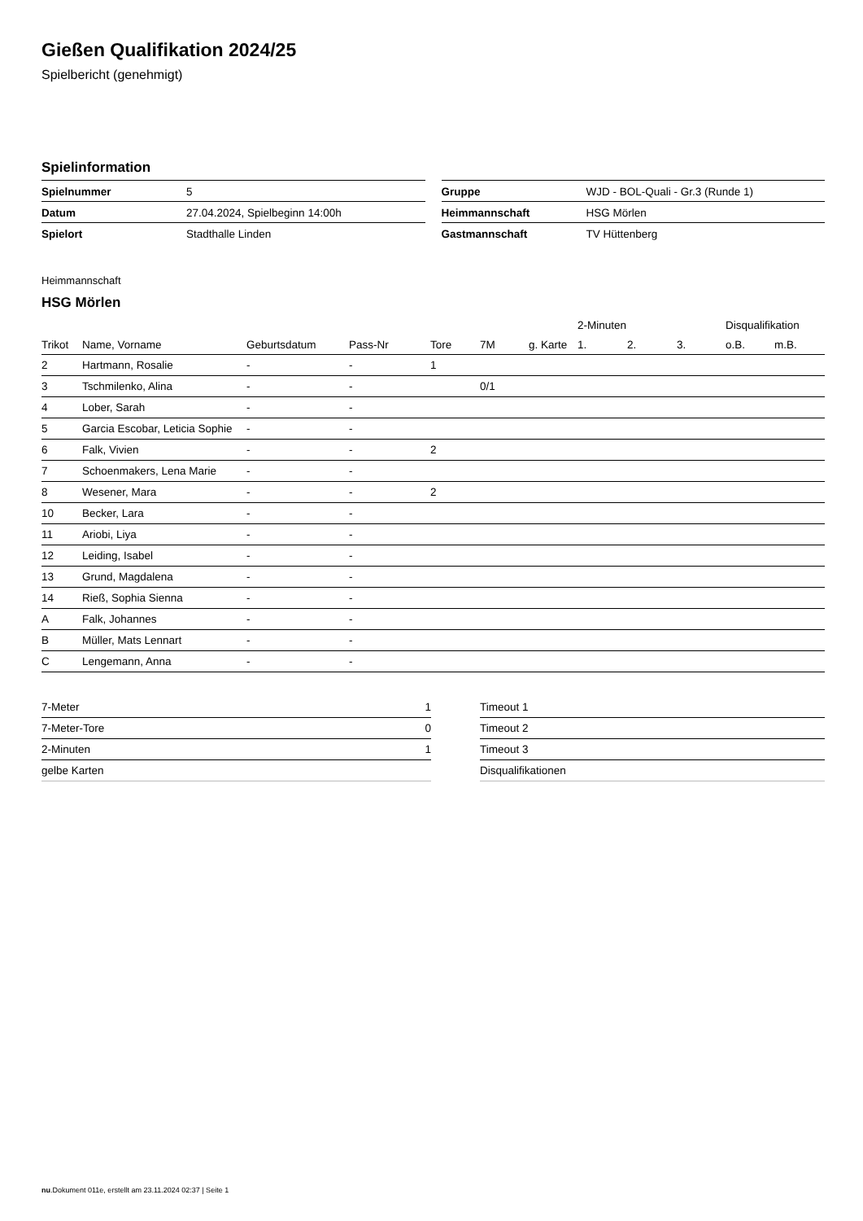Gießen Qualifikation 2024/25
Spielbericht (genehmigt)
Spielinformation
| Spielnummer | 5 |
| Datum | 27.04.2024, Spielbeginn 14:00h |
| Spielort | Stadthalle Linden |
| Gruppe | WJD - BOL-Quali - Gr.3 (Runde 1) |
| Heimmannschaft | HSG Mörlen |
| Gastmannschaft | TV Hüttenberg |
Heimmannschaft
HSG Mörlen
| | | | | | | | 2-Minuten | | | Disqualifikation | |
| --- | --- | --- | --- | --- | --- | --- | --- | --- | --- | --- | --- |
| Trikot | Name, Vorname | Geburtsdatum | Pass-Nr | Tore | 7M | g. Karte | 1. | 2. | 3. | o.B. | m.B. |
| 2 | Hartmann, Rosalie | - | - | 1 | | | | | | | |
| 3 | Tschmilenko, Alina | - | - | | 0/1 | | | | | | |
| 4 | Lober, Sarah | - | - | | | | | | | | |
| 5 | Garcia Escobar, Leticia Sophie | - | - | | | | | | | | |
| 6 | Falk, Vivien | - | - | 2 | | | | | | | |
| 7 | Schoenmakers, Lena Marie | - | - | | | | | | | | |
| 8 | Wesener, Mara | - | - | 2 | | | | | | | |
| 10 | Becker, Lara | - | - | | | | | | | | |
| 11 | Ariobi, Liya | - | - | | | | | | | | |
| 12 | Leiding, Isabel | - | - | | | | | | | | |
| 13 | Grund, Magdalena | - | - | | | | | | | | |
| 14 | Rieß, Sophia Sienna | - | - | | | | | | | | |
| A | Falk, Johannes | - | - | | | | | | | | |
| B | Müller, Mats Lennart | - | - | | | | | | | | |
| C | Lengemann, Anna | - | - | | | | | | | | |
| 7-Meter | 1 |
| 7-Meter-Tore | 0 |
| 2-Minuten | 1 |
| gelbe Karten | |
| Timeout 1 |
| Timeout 2 |
| Timeout 3 |
| Disqualifikationen |
nu.Dokument 011e, erstellt am 23.11.2024 02:37 | Seite 1